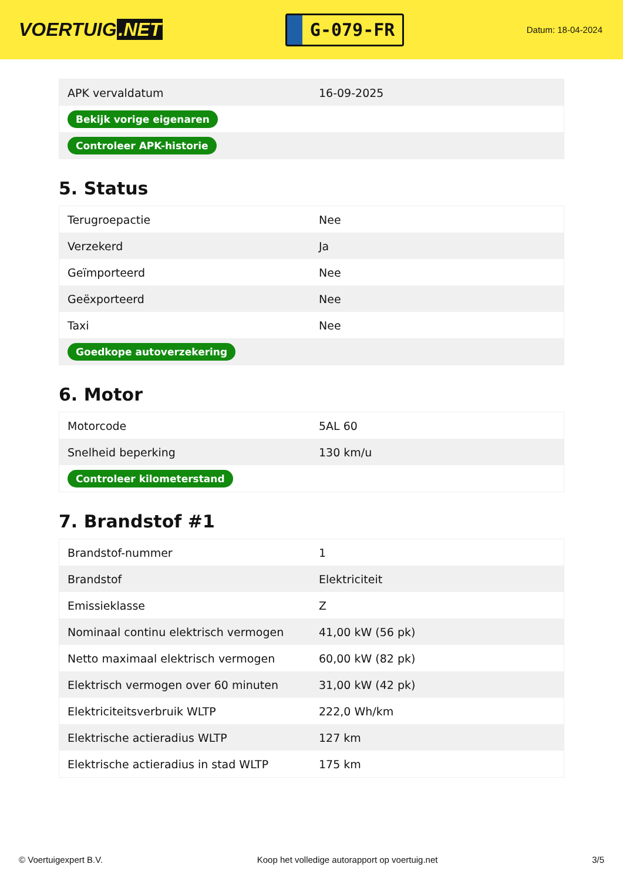VOERTUIG.NET
G-079-FR
Datum: 18-04-2024
| APK vervaldatum | 16-09-2025 |
| Bekijk vorige eigenaren | |
| Controleer APK-historie | |
5. Status
| Terugroepactie | Nee |
| Verzekerd | Ja |
| Geïmporteerd | Nee |
| Geëxporteerd | Nee |
| Taxi | Nee |
| Goedkope autoverzekering | |
6. Motor
| Motorcode | 5AL 60 |
| Snelheid beperking | 130 km/u |
| Controleer kilometerstand | |
7. Brandstof #1
| Brandstof-nummer | 1 |
| Brandstof | Elektriciteit |
| Emissieklasse | Z |
| Nominaal continu elektrisch vermogen | 41,00 kW (56 pk) |
| Netto maximaal elektrisch vermogen | 60,00 kW (82 pk) |
| Elektrisch vermogen over 60 minuten | 31,00 kW (42 pk) |
| Elektriciteitsverbruik WLTP | 222,0 Wh/km |
| Elektrische actieradius WLTP | 127 km |
| Elektrische actieradius in stad WLTP | 175 km |
© Voertuigexpert B.V. Koop het volledige autorapport op voertuig.net 3/5